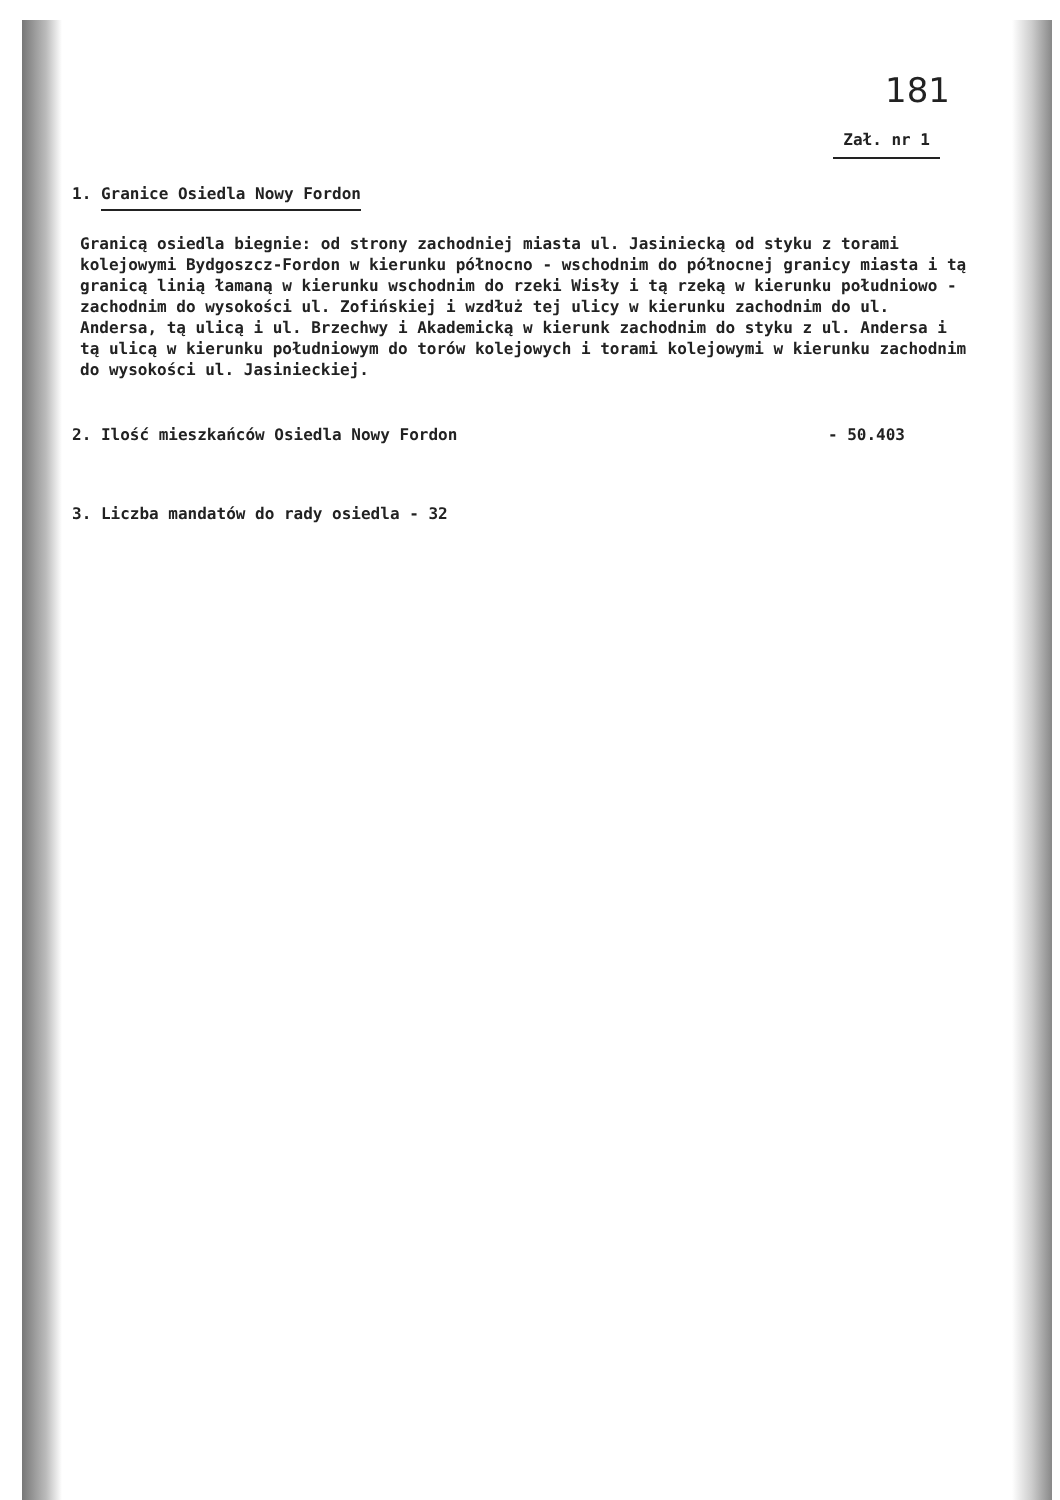181
Zał. nr 1
1. Granice Osiedla Nowy Fordon
Granicą osiedla biegnie: od strony zachodniej miasta ul. Jasiniecką od styku z torami kolejowymi Bydgoszcz-Fordon w kierunku północno - wschodnim do północnej granicy miasta i tą granicą linią łamaną w kierunku wschodnim do rzeki Wisły i tą rzeką w kierunku południowo - zachodnim do wysokości ul. Zofińskiej i wzdłuż tej ulicy w kierunku zachodnim do ul. Andersa, tą ulicą i ul. Brzechwy i Akademicką w kierunk zachodnim do styku z ul. Andersa i tą ulicą w kierunku południowym do torów kolejowych i torami kolejowymi w kierunku zachodnim do wysokości ul. Jasinieckiej.
2. Ilość mieszkańców Osiedla Nowy Fordon - 50.403
3. Liczba mandatów do rady osiedla - 32